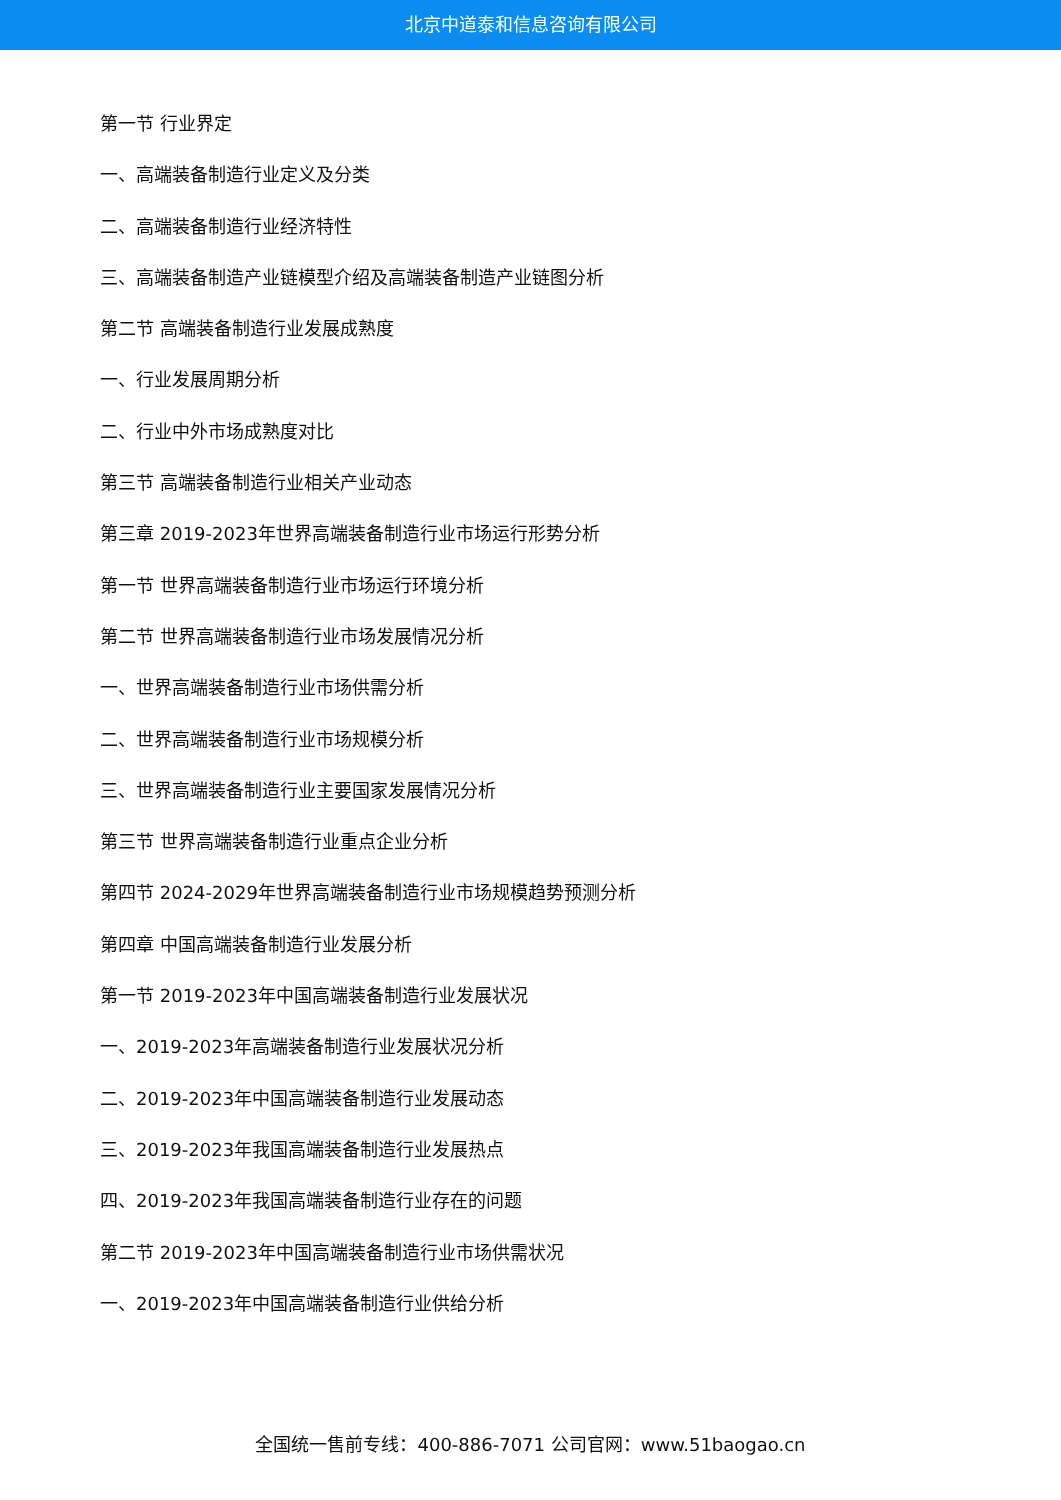北京中道泰和信息咨询有限公司
第一节 行业界定
一、高端装备制造行业定义及分类
二、高端装备制造行业经济特性
三、高端装备制造产业链模型介绍及高端装备制造产业链图分析
第二节 高端装备制造行业发展成熟度
一、行业发展周期分析
二、行业中外市场成熟度对比
第三节 高端装备制造行业相关产业动态
第三章 2019-2023年世界高端装备制造行业市场运行形势分析
第一节 世界高端装备制造行业市场运行环境分析
第二节 世界高端装备制造行业市场发展情况分析
一、世界高端装备制造行业市场供需分析
二、世界高端装备制造行业市场规模分析
三、世界高端装备制造行业主要国家发展情况分析
第三节 世界高端装备制造行业重点企业分析
第四节 2024-2029年世界高端装备制造行业市场规模趋势预测分析
第四章 中国高端装备制造行业发展分析
第一节 2019-2023年中国高端装备制造行业发展状况
一、2019-2023年高端装备制造行业发展状况分析
二、2019-2023年中国高端装备制造行业发展动态
三、2019-2023年我国高端装备制造行业发展热点
四、2019-2023年我国高端装备制造行业存在的问题
第二节 2019-2023年中国高端装备制造行业市场供需状况
一、2019-2023年中国高端装备制造行业供给分析
全国统一售前专线：400-886-7071 公司官网：www.51baogao.cn